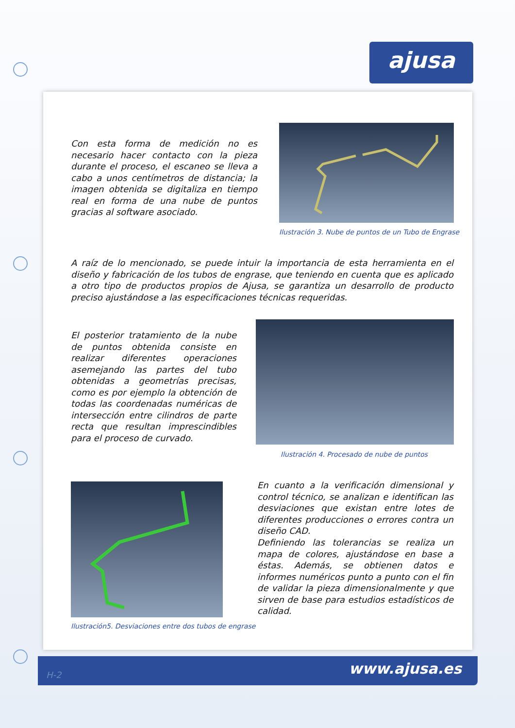ajusa
Con esta forma de medición no es necesario hacer contacto con la pieza durante el proceso, el escaneo se lleva a cabo a unos centímetros de distancia; la imagen obtenida se digitaliza en tiempo real en forma de una nube de puntos gracias al software asociado.
Ilustración 3. Nube de puntos de un Tubo de Engrase
A raíz de lo mencionado, se puede intuir la importancia de esta herramienta en el diseño y fabricación de los tubos de engrase, que teniendo en cuenta que es aplicado a otro tipo de productos propios de Ajusa, se garantiza un desarrollo de producto preciso ajustándose a las especificaciones técnicas requeridas.
El posterior tratamiento de la nube de puntos obtenida consiste en realizar diferentes operaciones asemejando las partes del tubo obtenidas a geometrías precisas, como es por ejemplo la obtención de todas las coordenadas numéricas de intersección entre cilindros de parte recta que resultan imprescindibles para el proceso de curvado.
Ilustración 4. Procesado de nube de puntos
Ilustración5. Desviaciones entre dos tubos de engrase
En cuanto a la verificación dimensional y control técnico, se analizan e identifican las desviaciones que existan entre lotes de diferentes producciones o errores contra un diseño CAD.
Definiendo las tolerancias se realiza un mapa de colores, ajustándose en base a éstas. Además, se obtienen datos e informes numéricos punto a punto con el fin de validar la pieza dimensionalmente y que sirven de base para estudios estadísticos de calidad.
www.ajusa.es H-2